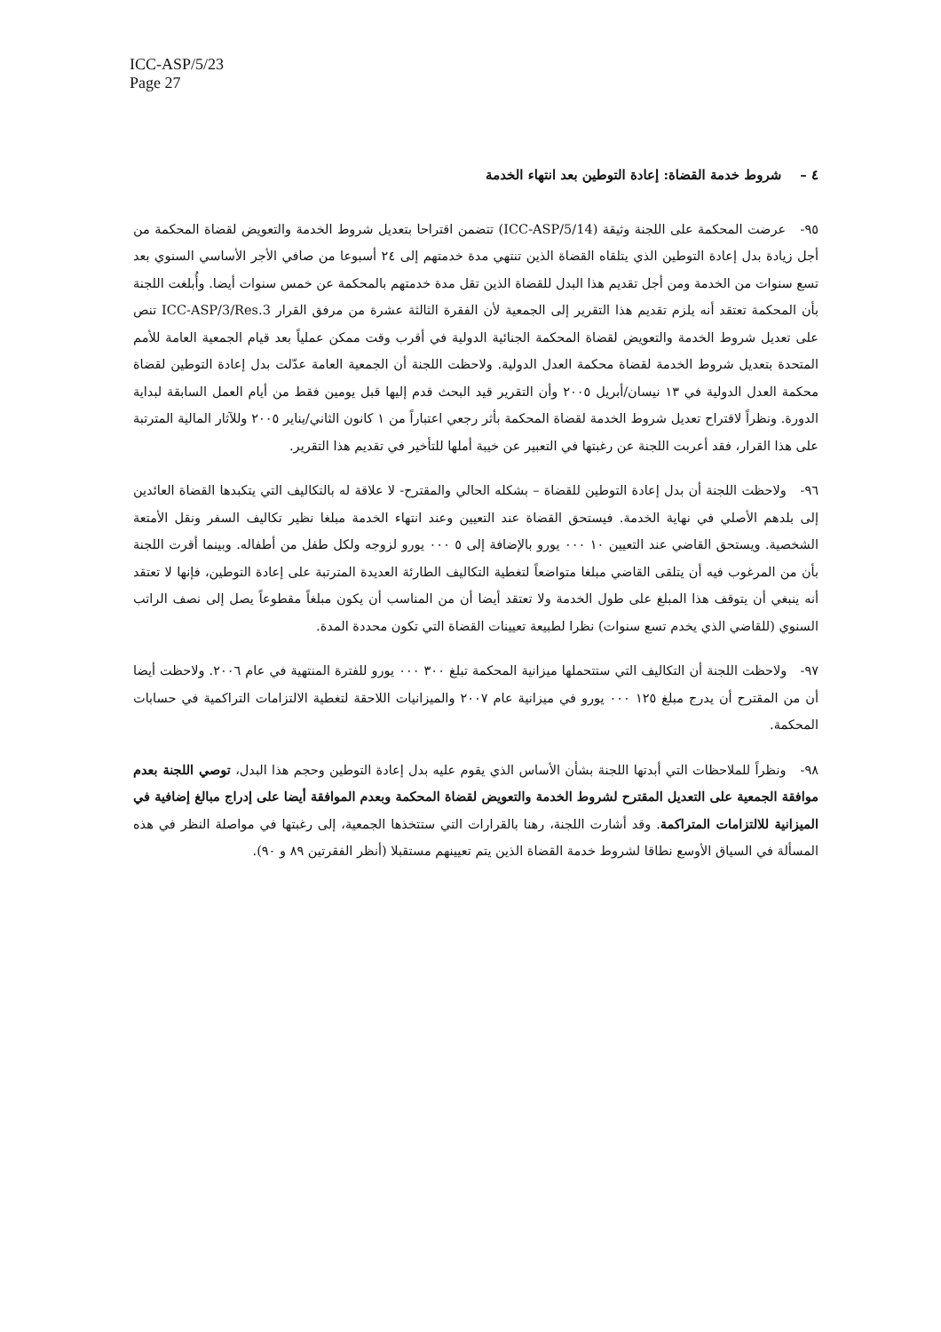ICC-ASP/5/23
Page 27
٤ – شروط خدمة القضاة: إعادة التوطين بعد انتهاء الخدمة
٩٥- عرضت المحكمة على اللجنة وثيقة (ICC-ASP/5/14) تتضمن اقتراحا بتعديل شروط الخدمة والتعويض لقضاة المحكمة من أجل زيادة بدل إعادة التوطين الذي يتلقاه القضاة الذين تنتهي مدة خدمتهم إلى ٢٤ أسبوعا من صافي الأجر الأساسي السنوي بعد تسع سنوات من الخدمة ومن أجل تقديم هذا البدل للقضاة الذين تقل مدة خدمتهم بالمحكمة عن خمس سنوات أيضا. وأُبلغت اللجنة بأن المحكمة تعتقد أنه يلزم تقديم هذا التقرير إلى الجمعية لأن الفقرة الثالثة عشرة من مرفق القرار ICC-ASP/3/Res.3 تنص على تعديل شروط الخدمة والتعويض لقضاة المحكمة الجنائية الدولية في أقرب وقت ممكن عملياً بعد قيام الجمعية العامة للأمم المتحدة بتعديل شروط الخدمة لقضاة محكمة العدل الدولية. ولاحظت اللجنة أن الجمعية العامة عدّلت بدل إعادة التوطين لقضاة محكمة العدل الدولية في ١٣ نيسان/أبريل ٢٠٠٥ وأن التقرير قيد البحث قدم إليها قبل يومين فقط من أيام العمل السابقة لبداية الدورة. ونظراً لاقتراح تعديل شروط الخدمة لقضاة المحكمة بأثر رجعي اعتباراً من ١ كانون الثاني/يناير ٢٠٠٥ وللآثار المالية المترتبة على هذا القرار، فقد أعربت اللجنة عن رغبتها في التعبير عن خيبة أملها للتأخير في تقديم هذا التقرير.
٩٦- ولاحظت اللجنة أن بدل إعادة التوطين للقضاة – بشكله الحالي والمقترح- لا علاقة له بالتكاليف التي يتكبدها القضاة العائدين إلى بلدهم الأصلي في نهاية الخدمة. فيستحق القضاة عند التعيين وعند انتهاء الخدمة مبلغا نظير تكاليف السفر ونقل الأمتعة الشخصية. ويستحق القاضي عند التعيين ١٠ ٠٠٠ يورو بالإضافة إلى ٥ ٠٠٠ يورو لزوجه ولكل طفل من أطفاله. وبينما أقرت اللجنة بأن من المرغوب فيه أن يتلقى القاضي مبلغا متواضعاً لتغطية التكاليف الطارئة العديدة المترتبة على إعادة التوطين، فإنها لا تعتقد أنه ينبغي أن يتوقف هذا المبلغ على طول الخدمة ولا تعتقد أيضا أن من المناسب أن يكون مبلغاً مقطوعاً يصل إلى نصف الراتب السنوي (للقاضي الذي يخدم تسع سنوات) نظرا لطبيعة تعيينات القضاة التي تكون محددة المدة.
٩٧- ولاحظت اللجنة أن التكاليف التي ستتحملها ميزانية المحكمة تبلغ ٣٠٠ ٠٠٠ يورو للفترة المنتهية في عام ٢٠٠٦. ولاحظت أيضا أن من المقترح أن يدرج مبلغ ١٢٥ ٠٠٠ يورو في ميزانية عام ٢٠٠٧ والميزانيات اللاحقة لتغطية الالتزامات التراكمية في حسابات المحكمة.
٩٨- ونظراً للملاحظات التي أبدتها اللجنة بشأن الأساس الذي يقوم عليه بدل إعادة التوطين وحجم هذا البدل، توصي اللجنة بعدم موافقة الجمعية على التعديل المقترح لشروط الخدمة والتعويض لقضاة المحكمة وبعدم الموافقة أيضا على إدراج مبالغ إضافية في الميزانية للالتزامات المتراكمة. وقد أشارت اللجنة، رهنا بالقرارات التي ستتخذها الجمعية، إلى رغبتها في مواصلة النظر في هذه المسألة في السياق الأوسع نطاقا لشروط خدمة القضاة الذين يتم تعيينهم مستقبلا (أنظر الفقرتين ٨٩ و ٩٠).